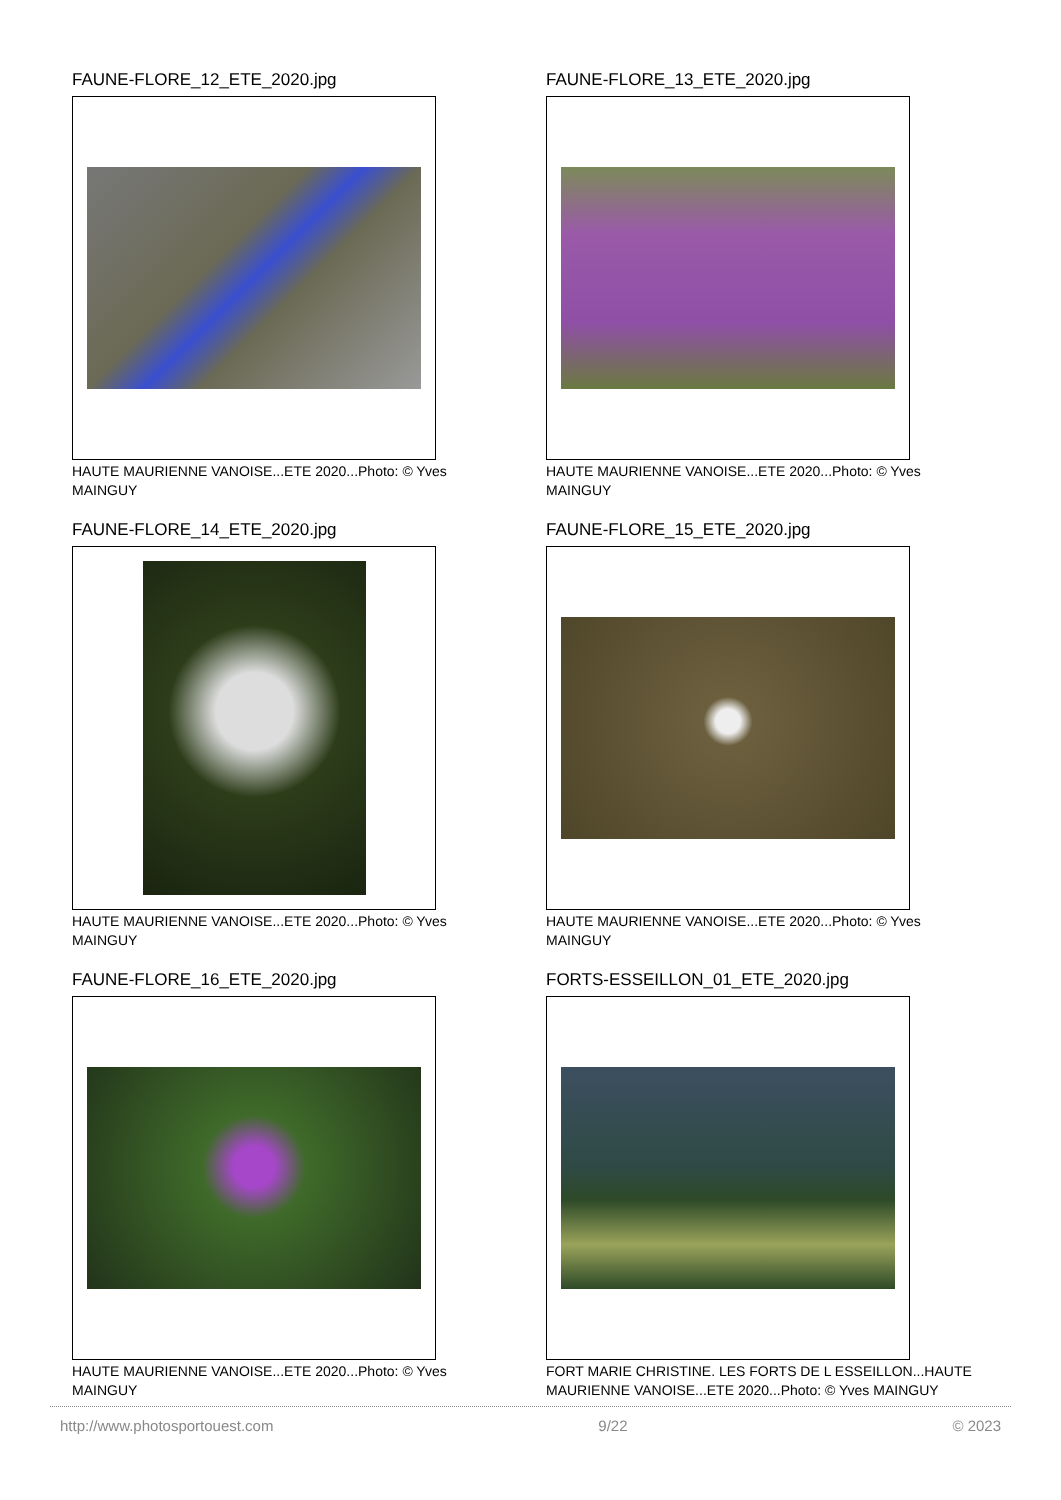FAUNE-FLORE_12_ETE_2020.jpg
HAUTE MAURIENNE VANOISE...ETE 2020...Photo: © Yves MAINGUY
FAUNE-FLORE_13_ETE_2020.jpg
HAUTE MAURIENNE VANOISE...ETE 2020...Photo: © Yves MAINGUY
FAUNE-FLORE_14_ETE_2020.jpg
HAUTE MAURIENNE VANOISE...ETE 2020...Photo: © Yves MAINGUY
FAUNE-FLORE_15_ETE_2020.jpg
HAUTE MAURIENNE VANOISE...ETE 2020...Photo: © Yves MAINGUY
FAUNE-FLORE_16_ETE_2020.jpg
HAUTE MAURIENNE VANOISE...ETE 2020...Photo: © Yves MAINGUY
FORTS-ESSEILLON_01_ETE_2020.jpg
FORT MARIE CHRISTINE. LES FORTS DE L ESSEILLON...HAUTE MAURIENNE VANOISE...ETE 2020...Photo: © Yves MAINGUY
http://www.photosportouest.com 9/22 © 2023